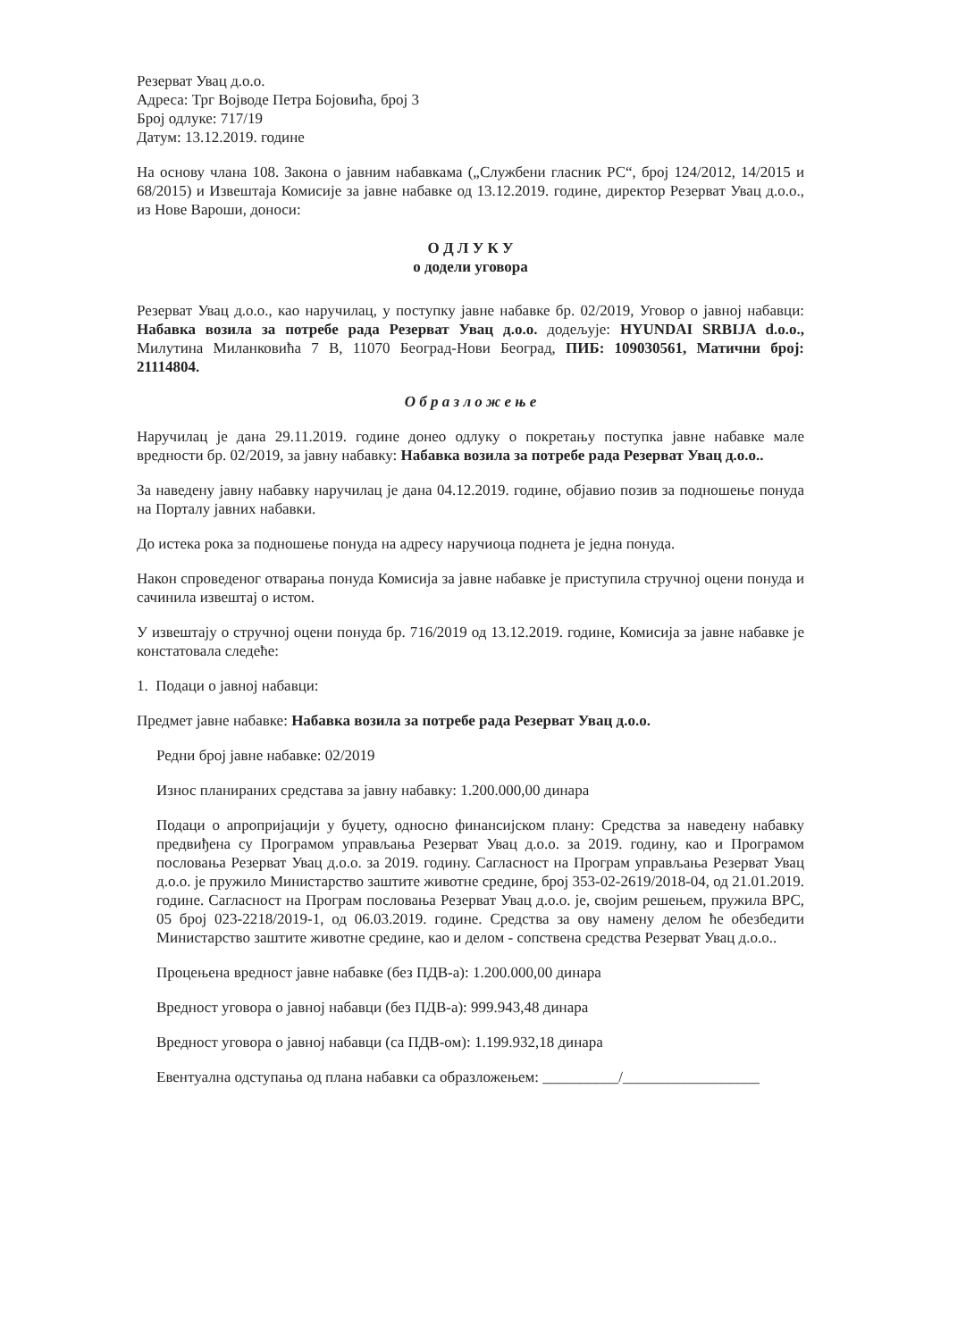Резерват Увац д.о.о.
Адреса: Трг Војводе Петра Бојовића, број 3
Број одлуке: 717/19
Датум: 13.12.2019. године
На основу члана 108. Закона о јавним набавкама („Службени гласник РС“, број 124/2012, 14/2015 и 68/2015) и Извештаја Комисије за јавне набавке од 13.12.2019. године, директор Резерват Увац д.о.о., из Нове Вароши, доноси:
О Д Л У К У
о додели уговора
Резерват Увац д.о.о., као наручилац, у поступку јавне набавке бр. 02/2019, Уговор о јавној набавци: Набавка возила за потребе рада Резерват Увац д.о.о. додељује: HYUNDAI SRBIJA d.o.o., Милутина Миланковића 7 В, 11070 Београд-Нови Београд, ПИБ: 109030561, Матични број: 21114804.
О б р а з л о ж е њ е
Наручилац је дана 29.11.2019. године донео одлуку о покретању поступка јавне набавке мале вредности бр. 02/2019, за јавну набавку: Набавка возила за потребе рада Резерват Увац д.о.о..
За наведену јавну набавку наручилац је дана 04.12.2019. године, објавио позив за подношење понуда на Порталу јавних набавки.
До истека рока за подношење понуда на адресу наручиоца поднета је једна понуда.
Након спроведеног отварања понуда Комисија за јавне набавке је приступила стручној оцени понуда и сачинила извештај о истом.
У извештају о стручној оцени понуда бр. 716/2019 од 13.12.2019. године, Комисија за јавне набавке је констатовала следеће:
1. Подаци о јавној набавци:
Предмет јавне набавке: Набавка возила за потребе рада Резерват Увац д.о.о.
Редни број јавне набавке: 02/2019
Износ планираних средстава за јавну набавку: 1.200.000,00 динара
Подаци о апропријацији у буџету, односно финансијском плану: Средства за наведену набавку предвиђена су Програмом управљања Резерват Увац д.о.о. за 2019. годину, као и Програмом пословања Резерват Увац д.о.о. за 2019. годину. Сагласност на Програм управљања Резерват Увац д.о.о. је пружило Министарство заштите животне средине, број 353-02-2619/2018-04, од 21.01.2019. године. Сагласност на Програм пословања Резерват Увац д.о.о. је, својим решењем, пружила ВРС, 05 број 023-2218/2019-1, од 06.03.2019. године. Средства за ову намену делом ће обезбедити Министарство заштите животне средине, као и делом - сопствена средства Резерват Увац д.о.о..
Процењена вредност јавне набавке (без ПДВ-а): 1.200.000,00 динара
Вредност уговора о јавној набавци (без ПДВ-а): 999.943,48 динара
Вредност уговора о јавној набавци (са ПДВ-ом): 1.199.932,18 динара
Евентуална одступања од плана набавки са образложењем: __________/__________________